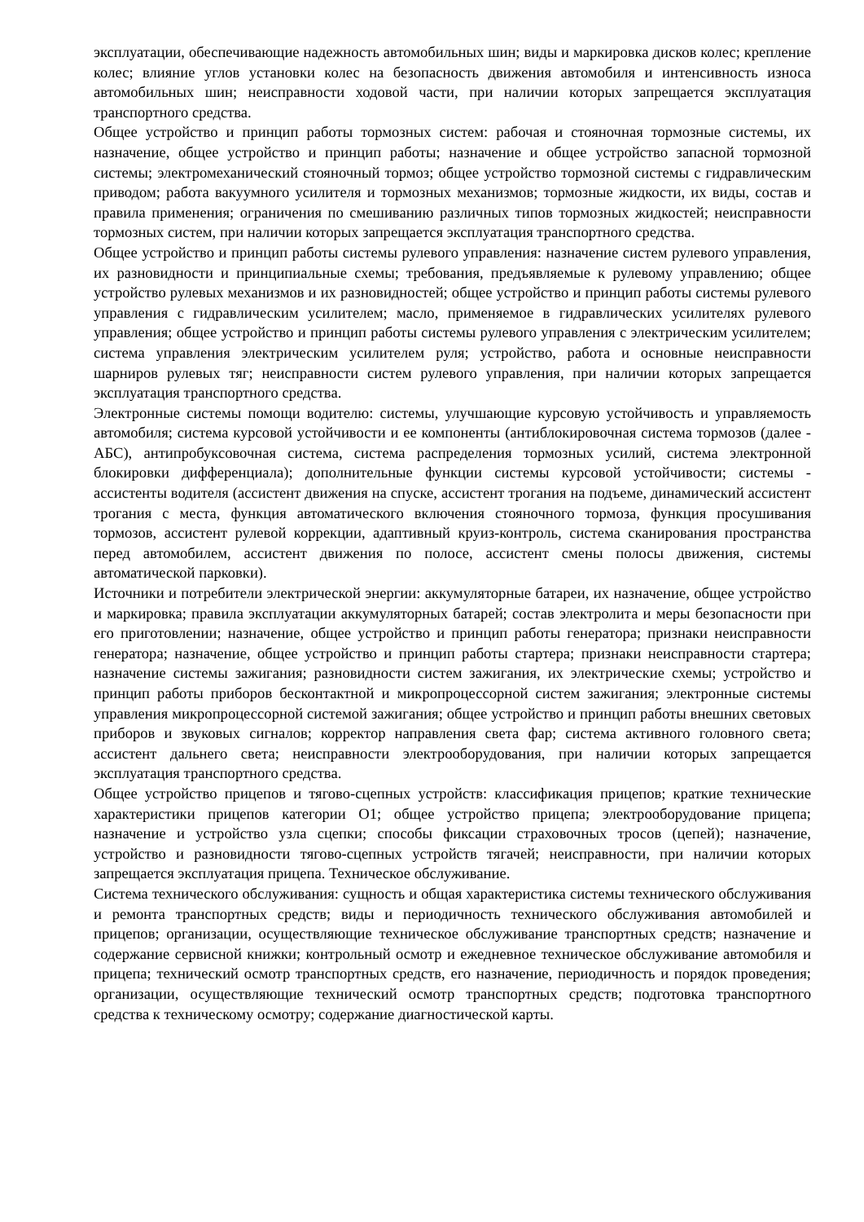эксплуатации, обеспечивающие надежность автомобильных шин; виды и маркировка дисков колес; крепление колес; влияние углов установки колес на безопасность движения автомобиля и интенсивность износа автомобильных шин; неисправности ходовой части, при наличии которых запрещается эксплуатация транспортного средства.
Общее устройство и принцип работы тормозных систем: рабочая и стояночная тормозные системы, их назначение, общее устройство и принцип работы; назначение и общее устройство запасной тормозной системы; электромеханический стояночный тормоз; общее устройство тормозной системы с гидравлическим приводом; работа вакуумного усилителя и тормозных механизмов; тормозные жидкости, их виды, состав и правила применения; ограничения по смешиванию различных типов тормозных жидкостей; неисправности тормозных систем, при наличии которых запрещается эксплуатация транспортного средства.
Общее устройство и принцип работы системы рулевого управления: назначение систем рулевого управления, их разновидности и принципиальные схемы; требования, предъявляемые к рулевому управлению; общее устройство рулевых механизмов и их разновидностей; общее устройство и принцип работы системы рулевого управления с гидравлическим усилителем; масло, применяемое в гидравлических усилителях рулевого управления; общее устройство и принцип работы системы рулевого управления с электрическим усилителем; система управления электрическим усилителем руля; устройство, работа и основные неисправности шарниров рулевых тяг; неисправности систем рулевого управления, при наличии которых запрещается эксплуатация транспортного средства.
Электронные системы помощи водителю: системы, улучшающие курсовую устойчивость и управляемость автомобиля; система курсовой устойчивости и ее компоненты (антиблокировочная система тормозов (далее - АБС), антипробуксовочная система, система распределения тормозных усилий, система электронной блокировки дифференциала); дополнительные функции системы курсовой устойчивости; системы - ассистенты водителя (ассистент движения на спуске, ассистент трогания на подъеме, динамический ассистент трогания с места, функция автоматического включения стояночного тормоза, функция просушивания тормозов, ассистент рулевой коррекции, адаптивный круиз-контроль, система сканирования пространства перед автомобилем, ассистент движения по полосе, ассистент смены полосы движения, системы автоматической парковки).
Источники и потребители электрической энергии: аккумуляторные батареи, их назначение, общее устройство и маркировка; правила эксплуатации аккумуляторных батарей; состав электролита и меры безопасности при его приготовлении; назначение, общее устройство и принцип работы генератора; признаки неисправности генератора; назначение, общее устройство и принцип работы стартера; признаки неисправности стартера; назначение системы зажигания; разновидности систем зажигания, их электрические схемы; устройство и принцип работы приборов бесконтактной и микропроцессорной систем зажигания; электронные системы управления микропроцессорной системой зажигания; общее устройство и принцип работы внешних световых приборов и звуковых сигналов; корректор направления света фар; система активного головного света; ассистент дальнего света; неисправности электрооборудования, при наличии которых запрещается эксплуатация транспортного средства.
Общее устройство прицепов и тягово-сцепных устройств: классификация прицепов; краткие технические характеристики прицепов категории O1; общее устройство прицепа; электрооборудование прицепа; назначение и устройство узла сцепки; способы фиксации страховочных тросов (цепей); назначение, устройство и разновидности тягово-сцепных устройств тягачей; неисправности, при наличии которых запрещается эксплуатация прицепа. Техническое обслуживание.
Система технического обслуживания: сущность и общая характеристика системы технического обслуживания и ремонта транспортных средств; виды и периодичность технического обслуживания автомобилей и прицепов; организации, осуществляющие техническое обслуживание транспортных средств; назначение и содержание сервисной книжки; контрольный осмотр и ежедневное техническое обслуживание автомобиля и прицепа; технический осмотр транспортных средств, его назначение, периодичность и порядок проведения; организации, осуществляющие технический осмотр транспортных средств; подготовка транспортного средства к техническому осмотру; содержание диагностической карты.